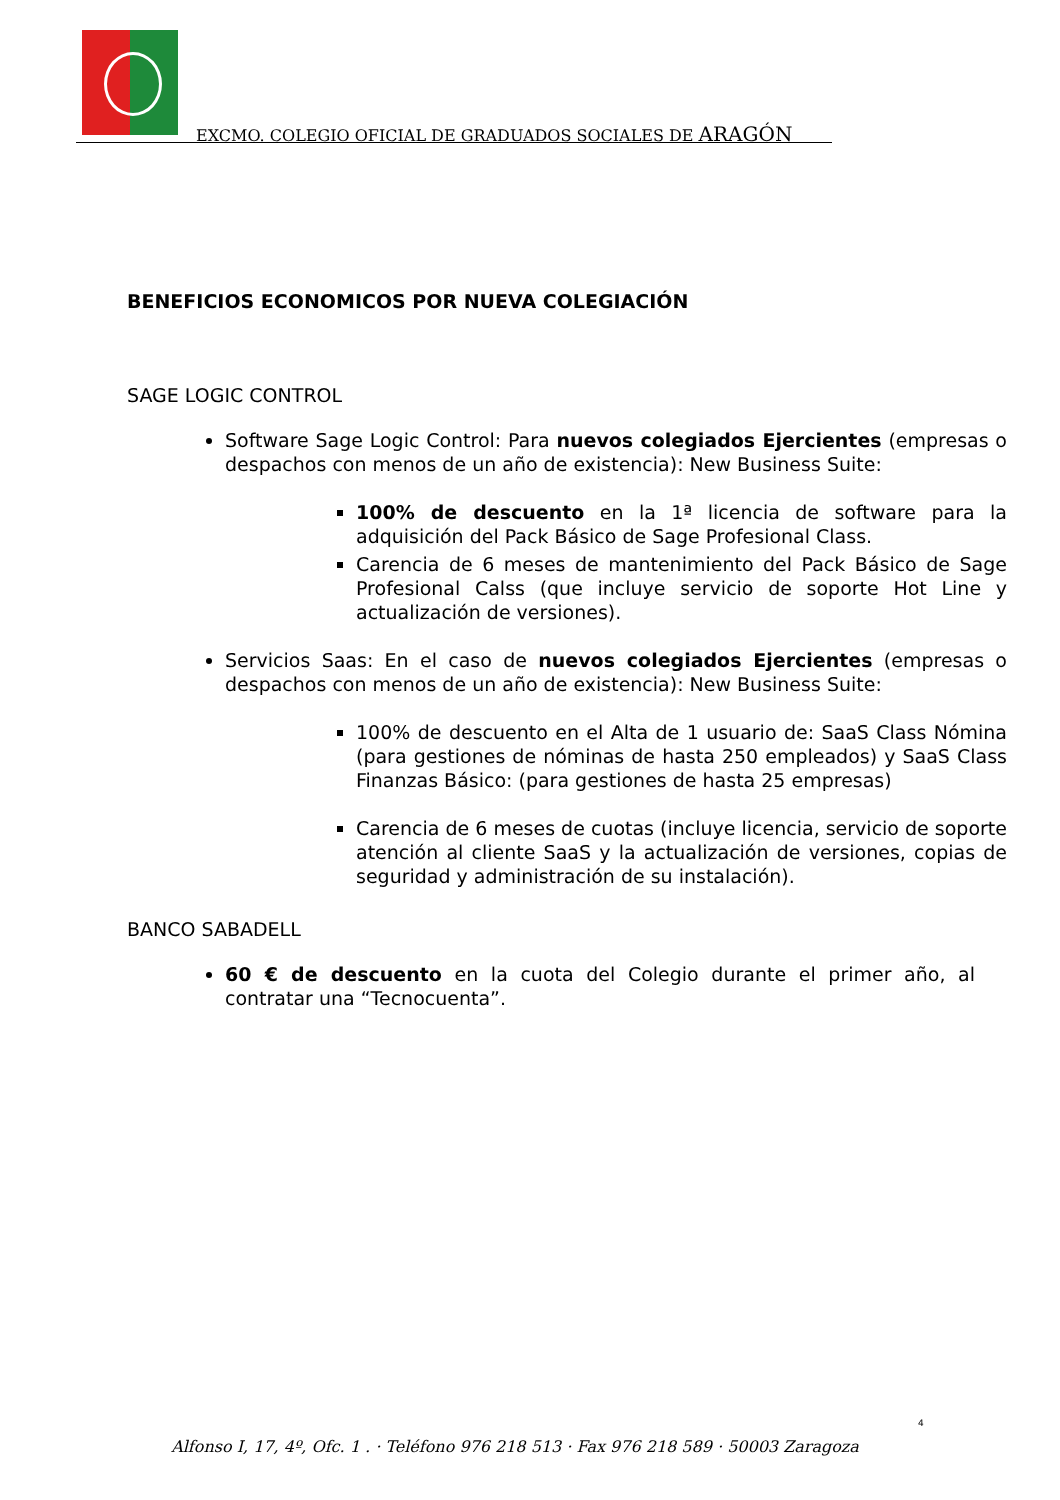EXCMO. COLEGIO OFICIAL DE GRADUADOS SOCIALES DE ARAGÓN
BENEFICIOS ECONOMICOS POR NUEVA COLEGIACIÓN
SAGE LOGIC CONTROL
Software Sage Logic Control: Para nuevos colegiados Ejercientes (empresas o despachos con menos de un año de existencia): New Business Suite:
100% de descuento en la 1ª licencia de software para la adquisición del Pack Básico de Sage Profesional Class.
Carencia de 6 meses de mantenimiento del Pack Básico de Sage Profesional Calss (que incluye servicio de soporte Hot Line y actualización de versiones).
Servicios Saas: En el caso de nuevos colegiados Ejercientes (empresas o despachos con menos de un año de existencia): New Business Suite:
100% de descuento en el Alta de 1 usuario de: SaaS Class Nómina (para gestiones de nóminas de hasta 250 empleados) y SaaS Class Finanzas Básico: (para gestiones de hasta 25 empresas)
Carencia de 6 meses de cuotas (incluye licencia, servicio de soporte atención al cliente SaaS y la actualización de versiones, copias de seguridad y administración de su instalación).
BANCO SABADELL
60 € de descuento en la cuota del Colegio durante el primer año, al contratar una “Tecnocuenta”.
4
Alfonso I, 17, 4º, Ofc. 1 . · Teléfono 976 218 513 · Fax 976 218 589 · 50003 Zaragoza